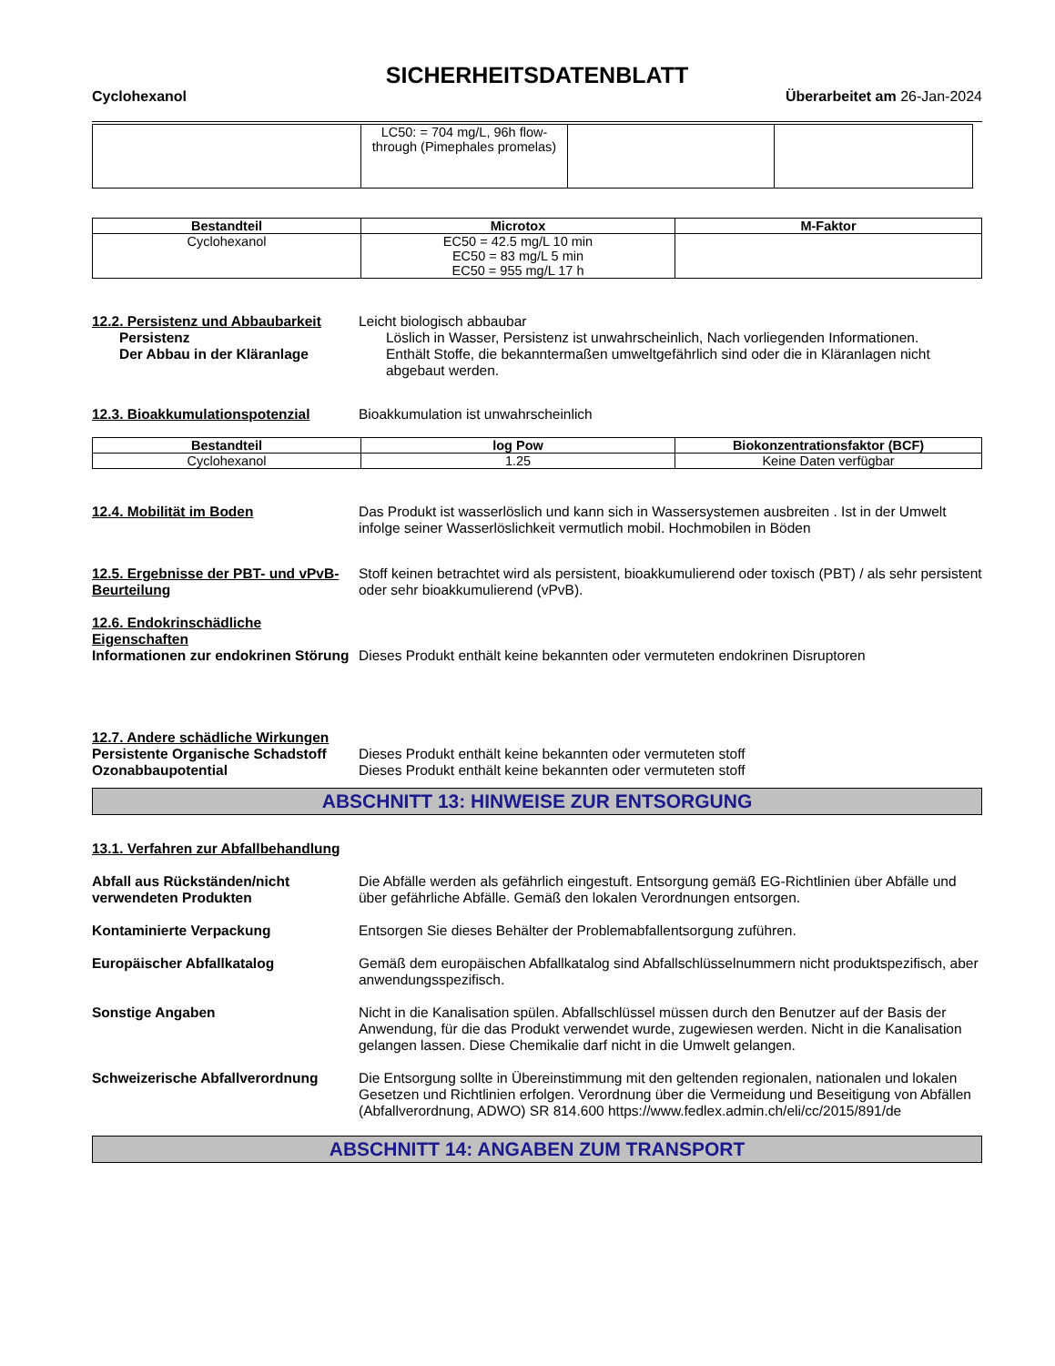SICHERHEITSDATENBLATT
Cyclohexanol Überarbeitet am 26-Jan-2024
| | LC50: = 704 mg/L, 96h flow-through (Pimephales promelas) | | |
| Bestandteil | Microtox | M-Faktor |
| --- | --- | --- |
| Cyclohexanol | EC50 = 42.5 mg/L 10 min EC50 = 83 mg/L 5 min EC50 = 955 mg/L 17 h | |
12.2. Persistenz und Abbaubarkeit
Leicht biologisch abbaubar
Persistenz Löslich in Wasser, Persistenz ist unwahrscheinlich, Nach vorliegenden Informationen.
Der Abbau in der Kläranlage Enthält Stoffe, die bekanntermaßen umweltgefährlich sind oder die in Kläranlagen nicht abgebaut werden.
12.3. Bioakkumulationspotenzial Bioakkumulation ist unwahrscheinlich
| Bestandteil | log Pow | Biokonzentrationsfaktor (BCF) |
| --- | --- | --- |
| Cyclohexanol | 1.25 | Keine Daten verfügbar |
12.4. Mobilität im Boden Das Produkt ist wasserlöslich und kann sich in Wassersystemen ausbreiten . Ist in der Umwelt infolge seiner Wasserlöslichkeit vermutlich mobil. Hochmobilen in Böden
12.5. Ergebnisse der PBT- und vPvB-Beurteilung
Stoff keinen betrachtet wird als persistent, bioakkumulierend oder toxisch (PBT) / als sehr persistent oder sehr bioakkumulierend (vPvB).
12.6. Endokrinschädliche Eigenschaften
Informationen zur endokrinen Störung
Dieses Produkt enthält keine bekannten oder vermuteten endokrinen Disruptoren
12.7. Andere schädliche Wirkungen
Persistente Organische Schadstoff
Dieses Produkt enthält keine bekannten oder vermuteten stoff
Ozonabbaupotential Dieses Produkt enthält keine bekannten oder vermuteten stoff
ABSCHNITT 13: HINWEISE ZUR ENTSORGUNG
13.1. Verfahren zur Abfallbehandlung
Abfall aus Rückständen/nicht verwendeten Produkten
Die Abfälle werden als gefährlich eingestuft. Entsorgung gemäß EG-Richtlinien über Abfälle und über gefährliche Abfälle. Gemäß den lokalen Verordnungen entsorgen.
Kontaminierte Verpackung Entsorgen Sie dieses Behälter der Problemabfallentsorgung zuführen.
Europäischer Abfallkatalog Gemäß dem europäischen Abfallkatalog sind Abfallschlüsselnummern nicht produktspezifisch, aber anwendungsspezifisch.
Sonstige Angaben Nicht in die Kanalisation spülen. Abfallschlüssel müssen durch den Benutzer auf der Basis der Anwendung, für die das Produkt verwendet wurde, zugewiesen werden. Nicht in die Kanalisation gelangen lassen. Diese Chemikalie darf nicht in die Umwelt gelangen.
Schweizerische Abfallverordnung Die Entsorgung sollte in Übereinstimmung mit den geltenden regionalen, nationalen und lokalen Gesetzen und Richtlinien erfolgen. Verordnung über die Vermeidung und Beseitigung von Abfällen (Abfallverordnung, ADWO) SR 814.600 https://www.fedlex.admin.ch/eli/cc/2015/891/de
ABSCHNITT 14: ANGABEN ZUM TRANSPORT